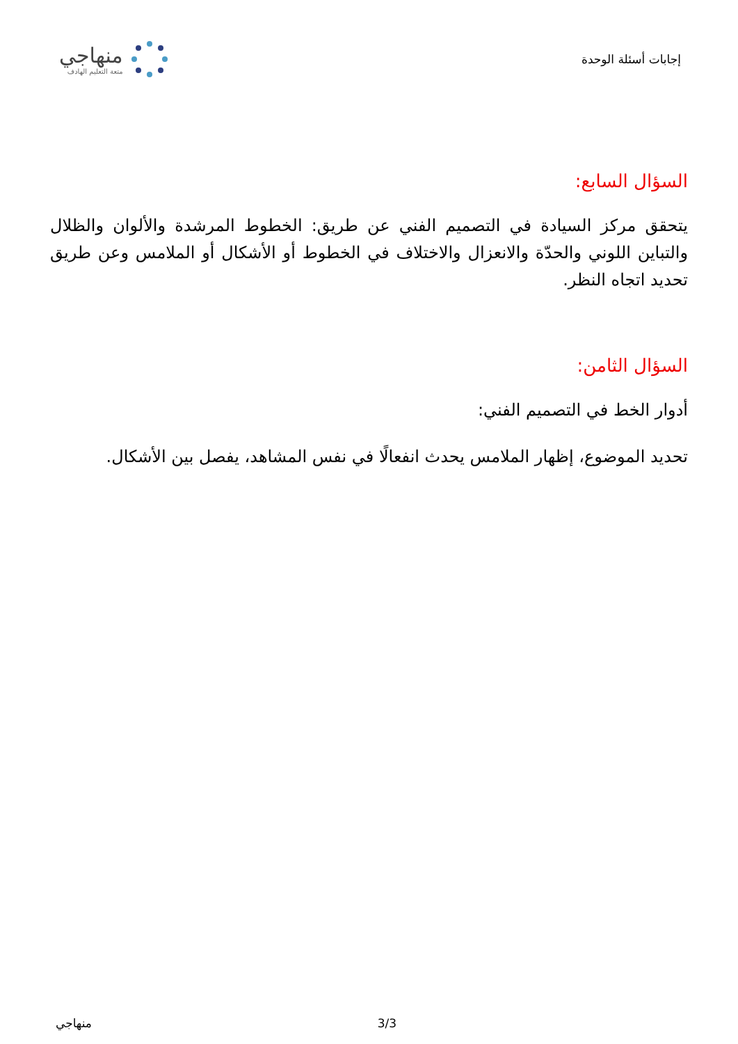إجابات أسئلة الوحدة
منهاجي
متعة التعليم الهادف
السؤال السابع:
يتحقق مركز السيادة في التصميم الفني عن طريق: الخطوط المرشدة والألوان والظلال والتباين اللوني والحدّة والانعزال والاختلاف في الخطوط أو الأشكال أو الملامس وعن طريق تحديد اتجاه النظر.
السؤال الثامن:
أدوار الخط في التصميم الفني:
تحديد الموضوع، إظهار الملامس يحدث انفعالًا في نفس المشاهد، يفصل بين الأشكال.
منهاجي 3/3